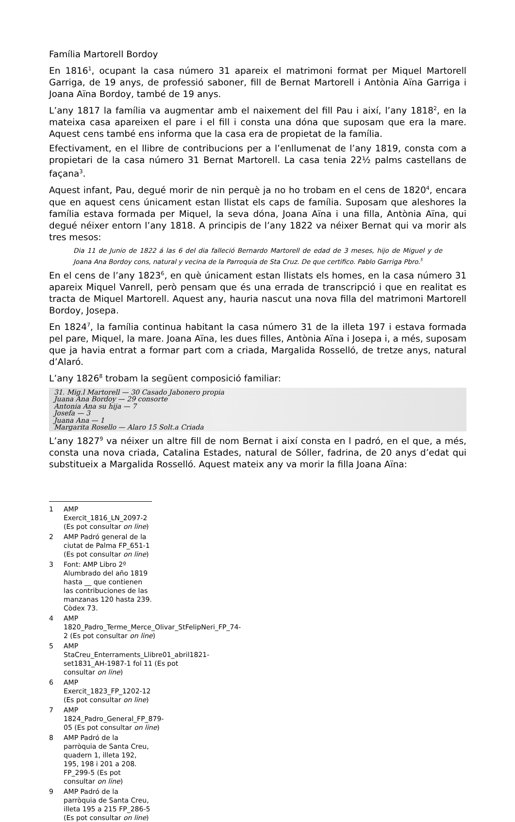Família Martorell Bordoy
En 1816<sup>1</sup>, ocupant la casa número 31 apareix el matrimoni format per Miquel Martorell Garriga, de 19 anys, de professió saboner, fill de Bernat Martorell i Antònia Aïna Garriga i Joana Aïna Bordoy, també de 19 anys.
L’any 1817 la família va augmentar amb el naixement del fill Pau i així, l’any 1818<sup>2</sup>, en la mateixa casa apareixen el pare i el fill i consta una dóna que suposam que era la mare. Aquest cens també ens informa que la casa era de propietat de la família.
Efectivament, en el llibre de contribucions per a l’enllumenat de l’any 1819, consta com a propietari de la casa número 31 Bernat Martorell. La casa tenia 22½ palms castellans de façana<sup>3</sup>.
Aquest infant, Pau, degué morir de nin perquè ja no ho trobam en el cens de 1820<sup>4</sup>, encara que en aquest cens únicament estan llistat els caps de família. Suposam que aleshores la família estava formada per Miquel, la seva dóna, Joana Aïna i una filla, Antònia Aïna, qui degué néixer entorn l’any 1818. A principis de l’any 1822 va néixer Bernat qui va morir als tres mesos:
Dia 11 de Junio de 1822 á las 6 del dia falleció Bernardo Martorell de edad de 3 meses, hijo de Miguel y de Joana Ana Bordoy cons, natural y vecina de la Parroquia de Sta Cruz. De que certifico. Pablo Garriga Pbro.<sup>5</sup>
En el cens de l’any 1823<sup>6</sup>, en què únicament estan llistats els homes, en la casa número 31 apareix Miquel Vanrell, però pensam que és una errada de transcripció i que en realitat es tracta de Miquel Martorell. Aquest any, hauria nascut una nova filla del matrimoni Martorell Bordoy, Josepa.
En 1824<sup>7</sup>, la família continua habitant la casa número 31 de la illeta 197 i estava formada pel pare, Miquel, la mare. Joana Aïna, les dues filles, Antònia Aïna i Josepa i, a més, suposam que ja havia entrat a formar part com a criada, Margalida Rosselló, de tretze anys, natural d’Alaró.
L’any 1826<sup>8</sup> trobam la següent composició familiar:
31. Mig.l Martorell — 30 Casado Jabonero propia
Juana Ana Bordoy — 29 consorte
Antonia Ana su hija — 7
Josefa — 3
Juana Ana — 1
Margarita Rosello — Alaro 15 Solt.a Criada
L’any 1827<sup>9</sup> va néixer un altre fill de nom Bernat i així consta en l padró, en el que, a més, consta una nova criada, Catalina Estades, natural de Sóller, fadrina, de 20 anys d’edat qui substitueix a Margalida Rosselló. Aquest mateix any va morir la filla Joana Aïna:
1 AMP Exercit_1816_LN_2097-2 (Es pot consultar on line)
2 AMP Padró general de la ciutat de Palma FP_651-1 (Es pot consultar on line)
3 Font: AMP Libro 2º Alumbrado del año 1819 hasta __ que contienen las contribuciones de las manzanas 120 hasta 239. Còdex 73.
4 AMP 1820_Padro_Terme_Merce_Olivar_StFelipNeri_FP_74-2 (Es pot consultar on line)
5 AMP StaCreu_Enterraments_Llibre01_abril1821-set1831_AH-1987-1 fol 11 (Es pot consultar on line)
6 AMP Exercit_1823_FP_1202-12 (Es pot consultar on line)
7 AMP 1824_Padro_General_FP_879-05 (Es pot consultar on line)
8 AMP Padró de la parròquia de Santa Creu, quadern 1, illeta 192, 195, 198 i 201 a 208. FP_299-5 (Es pot consultar on line)
9 AMP Padró de la parròquia de Santa Creu, illeta 195 a 215 FP_286-5 (Es pot consultar on line)